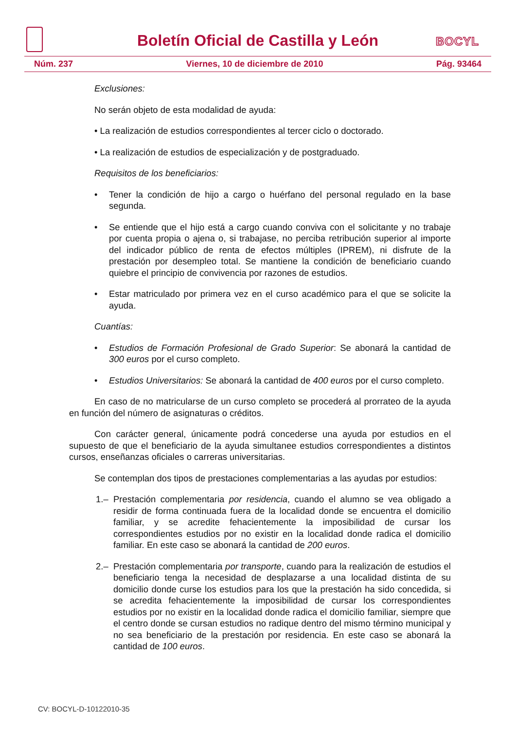Boletín Oficial de Castilla y León
BOCYL
Núm. 237 Viernes, 10 de diciembre de 2010 Pág. 93464
Exclusiones:
No serán objeto de esta modalidad de ayuda:
• La realización de estudios correspondientes al tercer ciclo o doctorado.
• La realización de estudios de especialización y de postgraduado.
Requisitos de los beneficiarios:
• Tener la condición de hijo a cargo o huérfano del personal regulado en la base segunda.
• Se entiende que el hijo está a cargo cuando conviva con el solicitante y no trabaje por cuenta propia o ajena o, si trabajase, no perciba retribución superior al importe del indicador público de renta de efectos múltiples (IPREM), ni disfrute de la prestación por desempleo total. Se mantiene la condición de beneficiario cuando quiebre el principio de convivencia por razones de estudios.
• Estar matriculado por primera vez en el curso académico para el que se solicite la ayuda.
Cuantías:
• Estudios de Formación Profesional de Grado Superior: Se abonará la cantidad de 300 euros por el curso completo.
• Estudios Universitarios: Se abonará la cantidad de 400 euros por el curso completo.
En caso de no matricularse de un curso completo se procederá al prorrateo de la ayuda en función del número de asignaturas o créditos.
Con carácter general, únicamente podrá concederse una ayuda por estudios en el supuesto de que el beneficiario de la ayuda simultanee estudios correspondientes a distintos cursos, enseñanzas oficiales o carreras universitarias.
Se contemplan dos tipos de prestaciones complementarias a las ayudas por estudios:
1.– Prestación complementaria por residencia, cuando el alumno se vea obligado a residir de forma continuada fuera de la localidad donde se encuentra el domicilio familiar, y se acredite fehacientemente la imposibilidad de cursar los correspondientes estudios por no existir en la localidad donde radica el domicilio familiar. En este caso se abonará la cantidad de 200 euros.
2.– Prestación complementaria por transporte, cuando para la realización de estudios el beneficiario tenga la necesidad de desplazarse a una localidad distinta de su domicilio donde curse los estudios para los que la prestación ha sido concedida, si se acredita fehacientemente la imposibilidad de cursar los correspondientes estudios por no existir en la localidad donde radica el domicilio familiar, siempre que el centro donde se cursan estudios no radique dentro del mismo término municipal y no sea beneficiario de la prestación por residencia. En este caso se abonará la cantidad de 100 euros.
CV: BOCYL-D-10122010-35